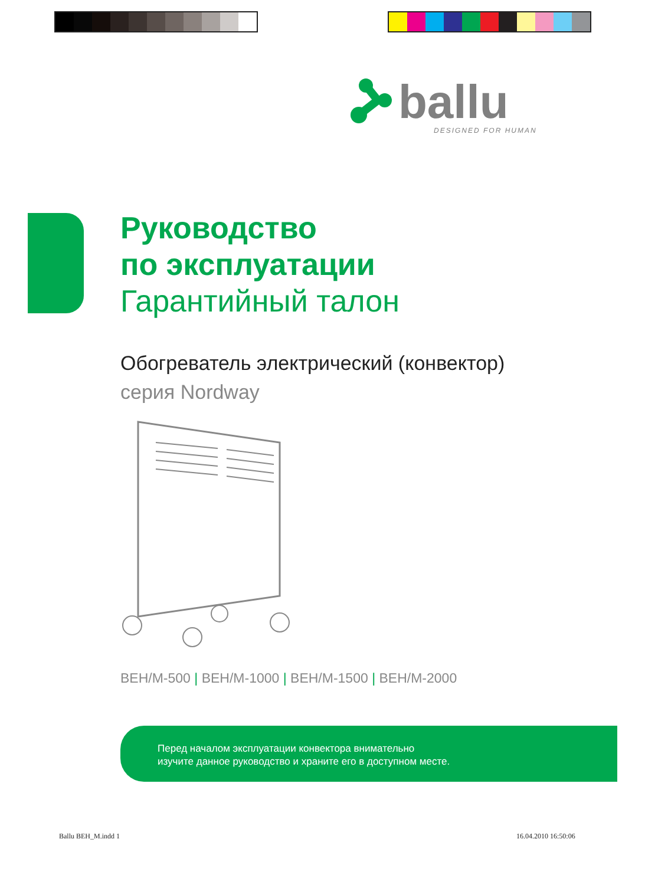ballu
DESIGNED FOR HUMAN
Руководство
по эксплуатации
Гарантийный талон
Обогреватель электрический (конвектор)
серия Nordway
BEH/M-500 | BEH/M-1000 | BEH/M-1500 | BEH/M-2000
Перед началом эксплуатации конвектора внимательно
изучите данное руководство и храните его в доступном месте.
Ballu BEH_M.indd 1 16.04.2010 16:50:06